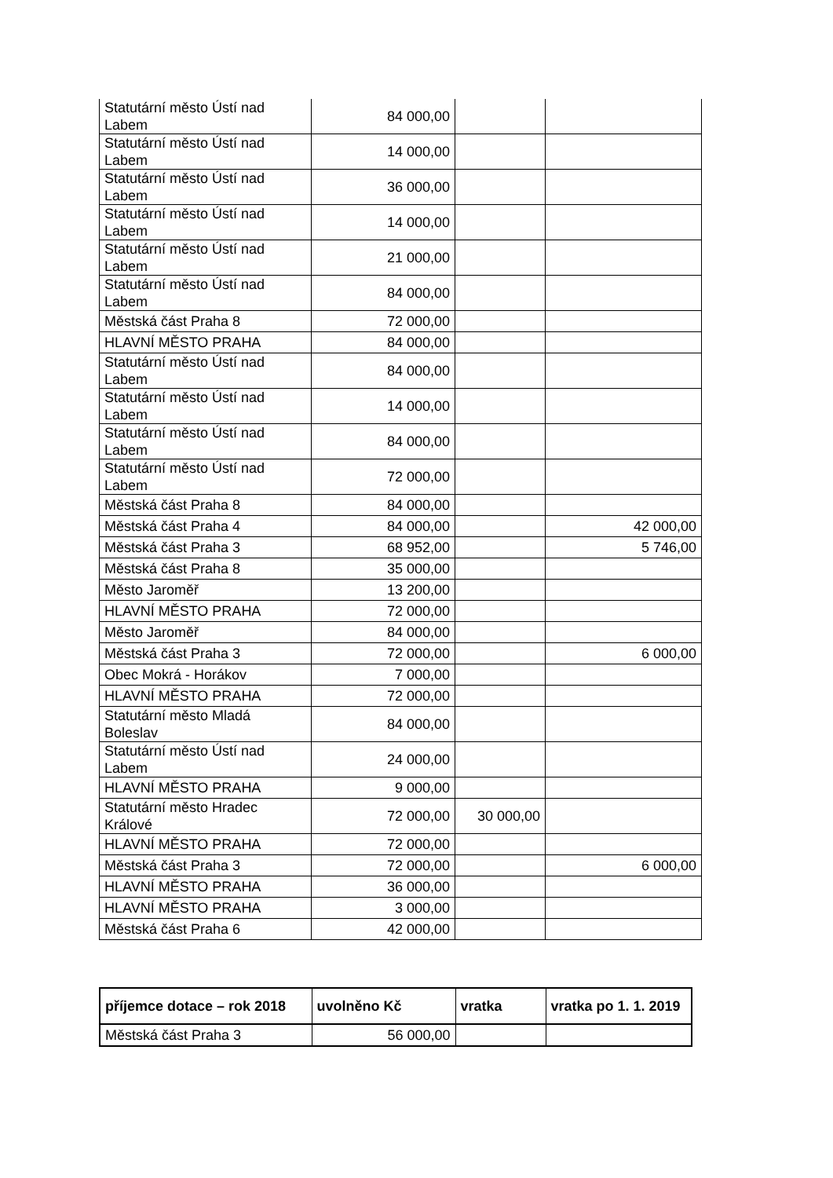| Statutární město Ústí nad Labem | 84 000,00 | | |
| Statutární město Ústí nad Labem | 14 000,00 | | |
| Statutární město Ústí nad Labem | 36 000,00 | | |
| Statutární město Ústí nad Labem | 14 000,00 | | |
| Statutární město Ústí nad Labem | 21 000,00 | | |
| Statutární město Ústí nad Labem | 84 000,00 | | |
| Městská část Praha 8 | 72 000,00 | | |
| HLAVNÍ MĚSTO PRAHA | 84 000,00 | | |
| Statutární město Ústí nad Labem | 84 000,00 | | |
| Statutární město Ústí nad Labem | 14 000,00 | | |
| Statutární město Ústí nad Labem | 84 000,00 | | |
| Statutární město Ústí nad Labem | 72 000,00 | | |
| Městská část Praha 8 | 84 000,00 | | |
| Městská část Praha 4 | 84 000,00 | | 42 000,00 |
| Městská část Praha 3 | 68 952,00 | | 5 746,00 |
| Městská část Praha 8 | 35 000,00 | | |
| Město Jaroměř | 13 200,00 | | |
| HLAVNÍ MĚSTO PRAHA | 72 000,00 | | |
| Město Jaroměř | 84 000,00 | | |
| Městská část Praha 3 | 72 000,00 | | 6 000,00 |
| Obec Mokrá - Horákov | 7 000,00 | | |
| HLAVNÍ MĚSTO PRAHA | 72 000,00 | | |
| Statutární město Mladá Boleslav | 84 000,00 | | |
| Statutární město Ústí nad Labem | 24 000,00 | | |
| HLAVNÍ MĚSTO PRAHA | 9 000,00 | | |
| Statutární město Hradec Králové | 72 000,00 | 30 000,00 | |
| HLAVNÍ MĚSTO PRAHA | 72 000,00 | | |
| Městská část Praha 3 | 72 000,00 | | 6 000,00 |
| HLAVNÍ MĚSTO PRAHA | 36 000,00 | | |
| HLAVNÍ MĚSTO PRAHA | 3 000,00 | | |
| Městská část Praha 6 | 42 000,00 | | |
| příjemce dotace – rok 2018 | uvolněno Kč | vratka | vratka po 1. 1. 2019 |
| --- | --- | --- | --- |
| Městská část Praha 3 | 56 000,00 | | |